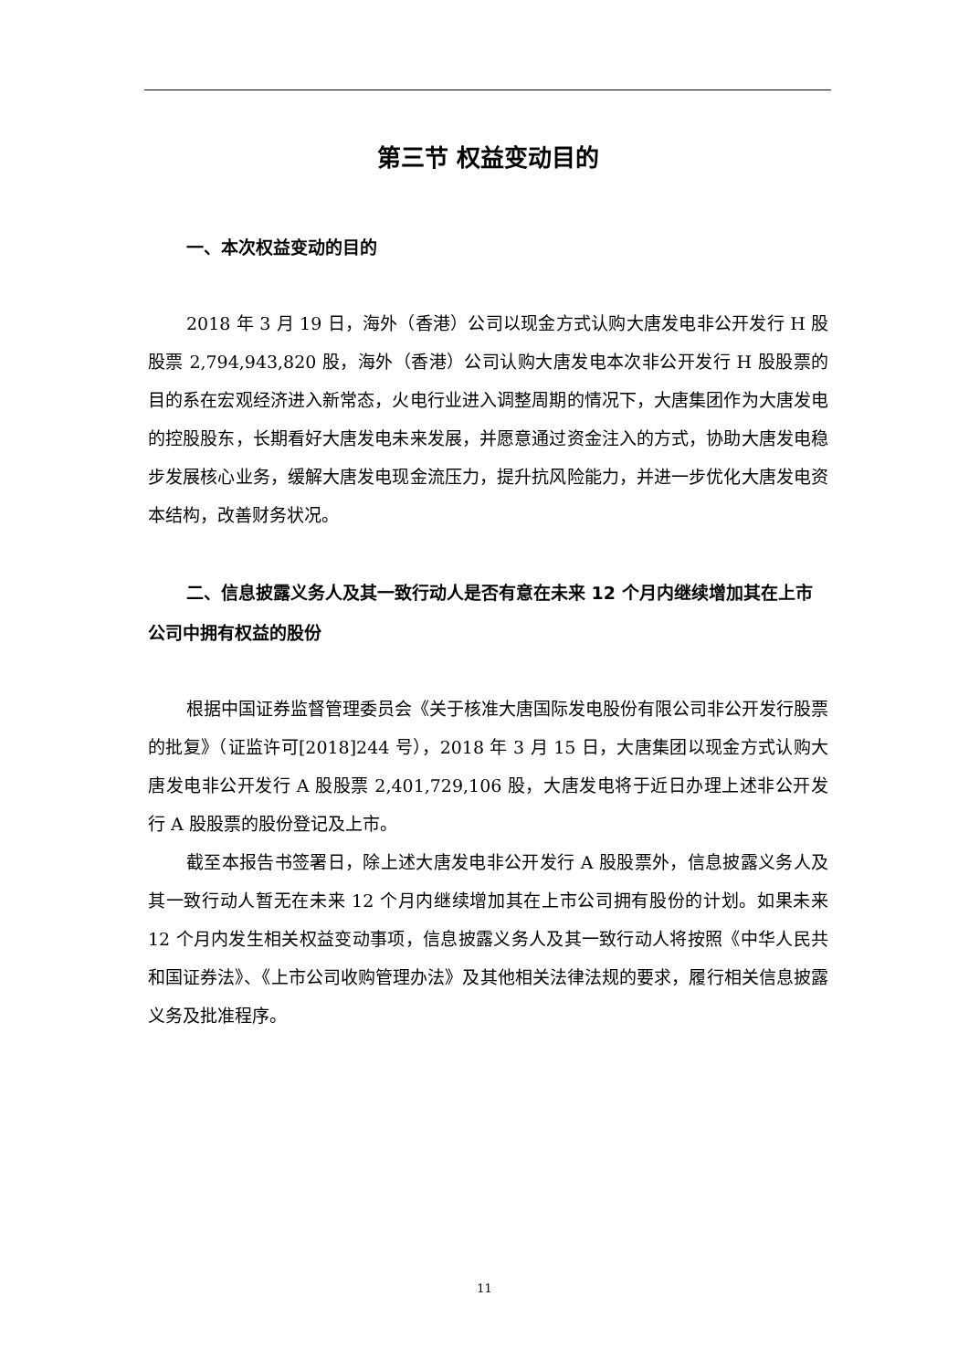第三节 权益变动目的
一、本次权益变动的目的
2018 年 3 月 19 日，海外（香港）公司以现金方式认购大唐发电非公开发行 H 股股票 2,794,943,820 股，海外（香港）公司认购大唐发电本次非公开发行 H 股股票的目的系在宏观经济进入新常态，火电行业进入调整周期的情况下，大唐集团作为大唐发电的控股股东，长期看好大唐发电未来发展，并愿意通过资金注入的方式，协助大唐发电稳步发展核心业务，缓解大唐发电现金流压力，提升抗风险能力，并进一步优化大唐发电资本结构，改善财务状况。
二、信息披露义务人及其一致行动人是否有意在未来 12 个月内继续增加其在上市公司中拥有权益的股份
根据中国证券监督管理委员会《关于核准大唐国际发电股份有限公司非公开发行股票的批复》（证监许可[2018]244 号），2018 年 3 月 15 日，大唐集团以现金方式认购大唐发电非公开发行 A 股股票 2,401,729,106 股，大唐发电将于近日办理上述非公开发行 A 股股票的股份登记及上市。
截至本报告书签署日，除上述大唐发电非公开发行 A 股股票外，信息披露义务人及其一致行动人暂无在未来 12 个月内继续增加其在上市公司拥有股份的计划。如果未来 12 个月内发生相关权益变动事项，信息披露义务人及其一致行动人将按照《中华人民共和国证券法》、《上市公司收购管理办法》及其他相关法律法规的要求，履行相关信息披露义务及批准程序。
11